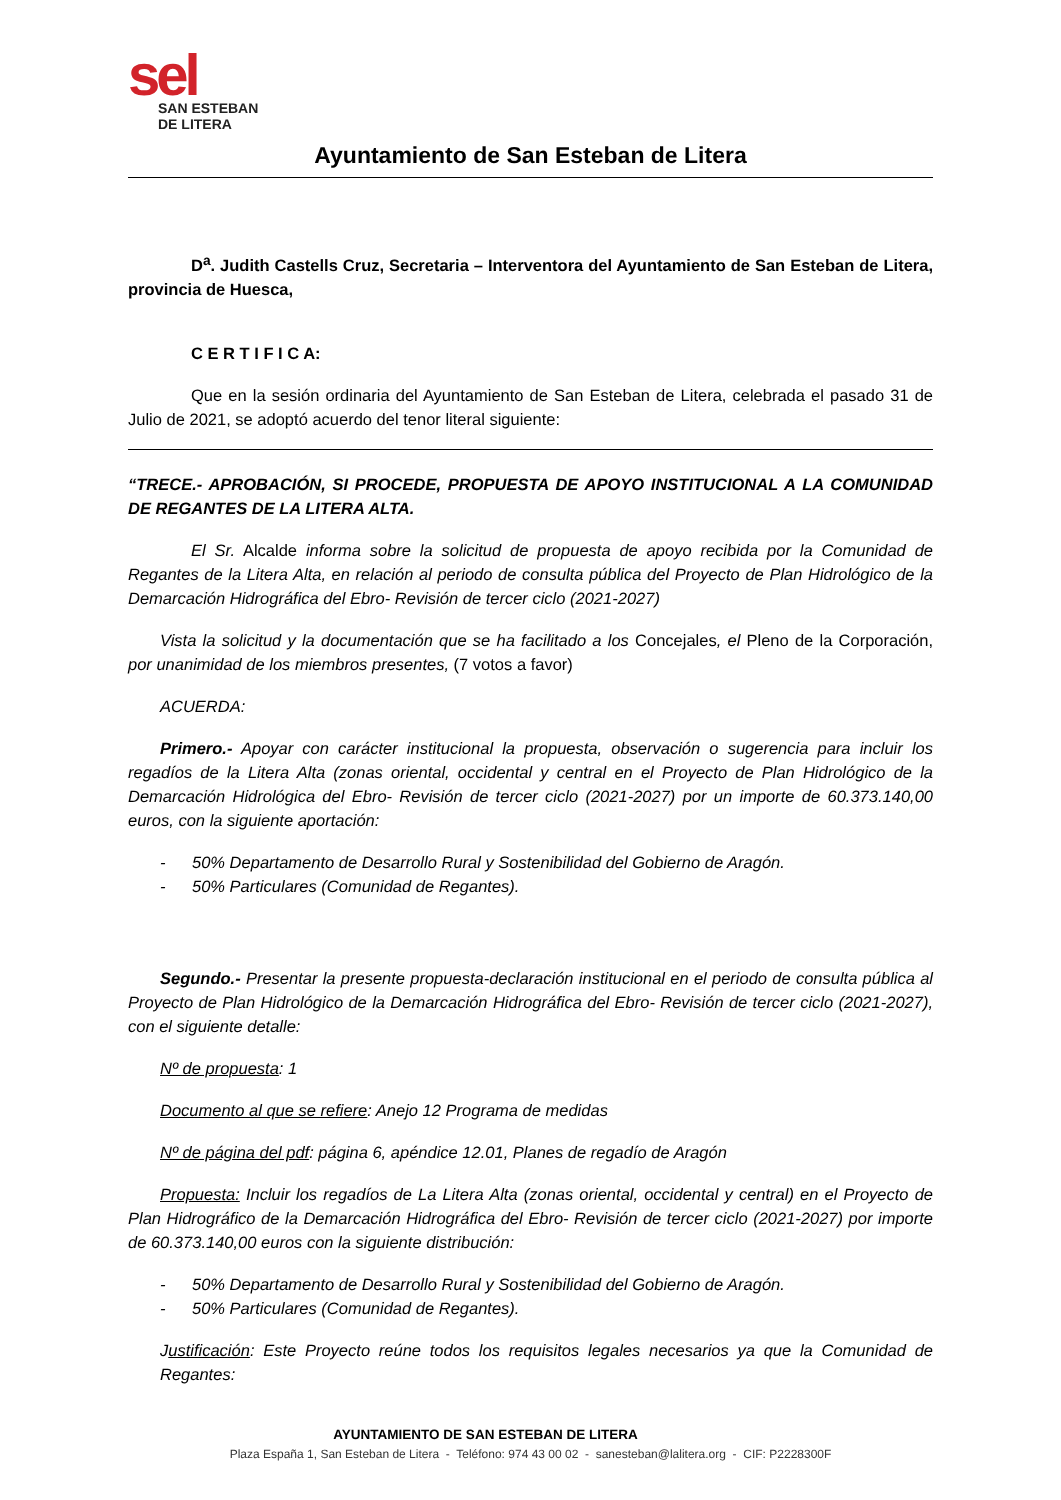sel
SAN ESTEBAN
DE LITERA
Ayuntamiento de San Esteban de Litera
D<sup>a</sup>. Judith Castells Cruz, Secretaria – Interventora del Ayuntamiento de San Esteban de Litera, provincia de Huesca,
C E R T I F I C A:
Que en la sesión ordinaria del Ayuntamiento de San Esteban de Litera, celebrada el pasado 31 de Julio de 2021, se adoptó acuerdo del tenor literal siguiente:
“TRECE.- APROBACIÓN, SI PROCEDE, PROPUESTA DE APOYO INSTITUCIONAL A LA COMUNIDAD DE REGANTES DE LA LITERA ALTA.
El Sr. Alcalde informa sobre la solicitud de propuesta de apoyo recibida por la Comunidad de Regantes de la Litera Alta, en relación al periodo de consulta pública del Proyecto de Plan Hidrológico de la Demarcación Hidrográfica del Ebro- Revisión de tercer ciclo (2021-2027)
Vista la solicitud y la documentación que se ha facilitado a los Concejales, el Pleno de la Corporación, por unanimidad de los miembros presentes, (7 votos a favor)
ACUERDA:
Primero.- Apoyar con carácter institucional la propuesta, observación o sugerencia para incluir los regadíos de la Litera Alta (zonas oriental, occidental y central en el Proyecto de Plan Hidrológico de la Demarcación Hidrológica del Ebro- Revisión de tercer ciclo (2021-2027) por un importe de 60.373.140,00 euros, con la siguiente aportación:
- 50% Departamento de Desarrollo Rural y Sostenibilidad del Gobierno de Aragón.
- 50% Particulares (Comunidad de Regantes).
Segundo.- Presentar la presente propuesta-declaración institucional en el periodo de consulta pública al Proyecto de Plan Hidrológico de la Demarcación Hidrográfica del Ebro- Revisión de tercer ciclo (2021-2027), con el siguiente detalle:
Nº de propuesta: 1
Documento al que se refiere: Anejo 12 Programa de medidas
Nº de página del pdf: página 6, apéndice 12.01, Planes de regadío de Aragón
Propuesta: Incluir los regadíos de La Litera Alta (zonas oriental, occidental y central) en el Proyecto de Plan Hidrográfico de la Demarcación Hidrográfica del Ebro- Revisión de tercer ciclo (2021-2027) por importe de 60.373.140,00 euros con la siguiente distribución:
- 50% Departamento de Desarrollo Rural y Sostenibilidad del Gobierno de Aragón.
- 50% Particulares (Comunidad de Regantes).
Justificación: Este Proyecto reúne todos los requisitos legales necesarios ya que la Comunidad de Regantes:
AYUNTAMIENTO DE SAN ESTEBAN DE LITERA
Plaza España 1, San Esteban de Litera - Teléfono: 974 43 00 02 - sanesteban@lalitera.org - CIF: P2228300F